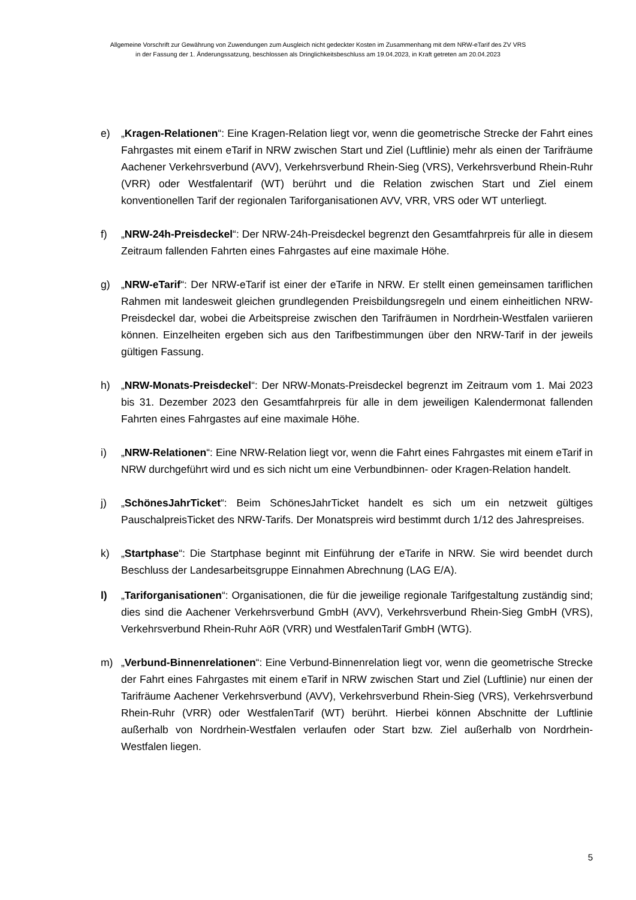Allgemeine Vorschrift zur Gewährung von Zuwendungen zum Ausgleich nicht gedeckter Kosten im Zusammenhang mit dem NRW-eTarif des ZV VRS
in der Fassung der 1. Änderungssatzung, beschlossen als Dringlichkeitsbeschluss am 19.04.2023, in Kraft getreten am 20.04.2023
e) „Kragen-Relationen“: Eine Kragen-Relation liegt vor, wenn die geometrische Strecke der Fahrt eines Fahrgastes mit einem eTarif in NRW zwischen Start und Ziel (Luftlinie) mehr als einen der Tarifräume Aachener Verkehrsverbund (AVV), Verkehrsverbund Rhein-Sieg (VRS), Verkehrsverbund Rhein-Ruhr (VRR) oder Westfalentarif (WT) berührt und die Relation zwischen Start und Ziel einem konventionellen Tarif der regionalen Tariforganisationen AVV, VRR, VRS oder WT unterliegt.
f) „NRW-24h-Preisdeckel“: Der NRW-24h-Preisdeckel begrenzt den Gesamtfahrpreis für alle in diesem Zeitraum fallenden Fahrten eines Fahrgastes auf eine maximale Höhe.
g) „NRW-eTarif“: Der NRW-eTarif ist einer der eTarife in NRW. Er stellt einen gemeinsamen tariflichen Rahmen mit landesweit gleichen grundlegenden Preisbildungsregeln und einem einheitlichen NRW-Preisdeckel dar, wobei die Arbeitspreise zwischen den Tarifräumen in Nordrhein-Westfalen variieren können. Einzelheiten ergeben sich aus den Tarifbestimmungen über den NRW-Tarif in der jeweils gültigen Fassung.
h) „NRW-Monats-Preisdeckel“: Der NRW-Monats-Preisdeckel begrenzt im Zeitraum vom 1. Mai 2023 bis 31. Dezember 2023 den Gesamtfahrpreis für alle in dem jeweiligen Kalendermonat fallenden Fahrten eines Fahrgastes auf eine maximale Höhe.
i) „NRW-Relationen“: Eine NRW-Relation liegt vor, wenn die Fahrt eines Fahrgastes mit einem eTarif in NRW durchgeführt wird und es sich nicht um eine Verbundbinnen- oder Kragen-Relation handelt.
j) „SchönesJahrTicket“: Beim SchönesJahrTicket handelt es sich um ein netzweit gültiges PauschalpreisTicket des NRW-Tarifs. Der Monatspreis wird bestimmt durch 1/12 des Jahrespreises.
k) „Startphase“: Die Startphase beginnt mit Einführung der eTarife in NRW. Sie wird beendet durch Beschluss der Landesarbeitsgruppe Einnahmen Abrechnung (LAG E/A).
l) „Tariforganisationen“: Organisationen, die für die jeweilige regionale Tarifgestaltung zuständig sind; dies sind die Aachener Verkehrsverbund GmbH (AVV), Verkehrsverbund Rhein-Sieg GmbH (VRS), Verkehrsverbund Rhein-Ruhr AöR (VRR) und WestfalenTarif GmbH (WTG).
m) „Verbund-Binnenrelationen“: Eine Verbund-Binnenrelation liegt vor, wenn die geometrische Strecke der Fahrt eines Fahrgastes mit einem eTarif in NRW zwischen Start und Ziel (Luftlinie) nur einen der Tarifräume Aachener Verkehrsverbund (AVV), Verkehrsverbund Rhein-Sieg (VRS), Verkehrsverbund Rhein-Ruhr (VRR) oder WestfalenTarif (WT) berührt. Hierbei können Abschnitte der Luftlinie außerhalb von Nordrhein-Westfalen verlaufen oder Start bzw. Ziel außerhalb von Nordrhein-Westfalen liegen.
5